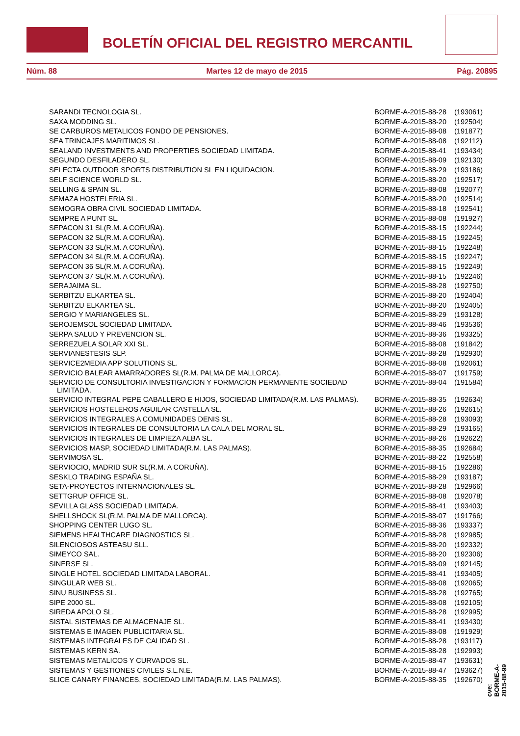BOLETÍN OFICIAL DEL REGISTRO MERCANTIL
Núm. 88 Martes 12 de mayo de 2015 Pág. 20895
| SARANDI TECNOLOGIA SL. | BORME-A-2015-88-28 | (193061) |
| SAXA MODDING SL. | BORME-A-2015-88-20 | (192504) |
| SE CARBUROS METALICOS FONDO DE PENSIONES. | BORME-A-2015-88-08 | (191877) |
| SEA TRINCAJES MARITIMOS SL. | BORME-A-2015-88-08 | (192112) |
| SEALAND INVESTMENTS AND PROPERTIES SOCIEDAD LIMITADA. | BORME-A-2015-88-41 | (193434) |
| SEGUNDO DESFILADERO SL. | BORME-A-2015-88-09 | (192130) |
| SELECTA OUTDOOR SPORTS DISTRIBUTION SL EN LIQUIDACION. | BORME-A-2015-88-29 | (193186) |
| SELF SCIENCE WORLD SL. | BORME-A-2015-88-20 | (192517) |
| SELLING & SPAIN SL. | BORME-A-2015-88-08 | (192077) |
| SEMAZA HOSTELERIA SL. | BORME-A-2015-88-20 | (192514) |
| SEMOGRA OBRA CIVIL SOCIEDAD LIMITADA. | BORME-A-2015-88-18 | (192541) |
| SEMPRE A PUNT SL. | BORME-A-2015-88-08 | (191927) |
| SEPACON 31 SL(R.M. A CORUÑA). | BORME-A-2015-88-15 | (192244) |
| SEPACON 32 SL(R.M. A CORUÑA). | BORME-A-2015-88-15 | (192245) |
| SEPACON 33 SL(R.M. A CORUÑA). | BORME-A-2015-88-15 | (192248) |
| SEPACON 34 SL(R.M. A CORUÑA). | BORME-A-2015-88-15 | (192247) |
| SEPACON 36 SL(R.M. A CORUÑA). | BORME-A-2015-88-15 | (192249) |
| SEPACON 37 SL(R.M. A CORUÑA). | BORME-A-2015-88-15 | (192246) |
| SERAJAIMA SL. | BORME-A-2015-88-28 | (192750) |
| SERBITZU ELKARTEA SL. | BORME-A-2015-88-20 | (192404) |
| SERBITZU ELKARTEA SL. | BORME-A-2015-88-20 | (192405) |
| SERGIO Y MARIANGELES SL. | BORME-A-2015-88-29 | (193128) |
| SEROJEMSOL SOCIEDAD LIMITADA. | BORME-A-2015-88-46 | (193536) |
| SERPA SALUD Y PREVENCION SL. | BORME-A-2015-88-36 | (193325) |
| SERREZUELA SOLAR XXI SL. | BORME-A-2015-88-08 | (191842) |
| SERVIANESTESIS SLP. | BORME-A-2015-88-28 | (192930) |
| SERVICE2MEDIA APP SOLUTIONS SL. | BORME-A-2015-88-08 | (192061) |
| SERVICIO BALEAR AMARRADORES SL(R.M. PALMA DE MALLORCA). | BORME-A-2015-88-07 | (191759) |
| SERVICIO DE CONSULTORIA INVESTIGACION Y FORMACION PERMANENTE SOCIEDAD LIMITADA. | BORME-A-2015-88-04 | (191584) |
| SERVICIO INTEGRAL PEPE CABALLERO E HIJOS, SOCIEDAD LIMITADA(R.M. LAS PALMAS). | BORME-A-2015-88-35 | (192634) |
| SERVICIOS HOSTELEROS AGUILAR CASTELLA SL. | BORME-A-2015-88-26 | (192615) |
| SERVICIOS INTEGRALES A COMUNIDADES DENIS SL. | BORME-A-2015-88-28 | (193093) |
| SERVICIOS INTEGRALES DE CONSULTORIA LA CALA DEL MORAL SL. | BORME-A-2015-88-29 | (193165) |
| SERVICIOS INTEGRALES DE LIMPIEZA ALBA SL. | BORME-A-2015-88-26 | (192622) |
| SERVICIOS MASP, SOCIEDAD LIMITADA(R.M. LAS PALMAS). | BORME-A-2015-88-35 | (192684) |
| SERVIMOSA SL. | BORME-A-2015-88-22 | (192558) |
| SERVIOCIO, MADRID SUR SL(R.M. A CORUÑA). | BORME-A-2015-88-15 | (192286) |
| SESKLO TRADING ESPAÑA SL. | BORME-A-2015-88-29 | (193187) |
| SETA-PROYECTOS INTERNACIONALES SL. | BORME-A-2015-88-28 | (192966) |
| SETTGRUP OFFICE SL. | BORME-A-2015-88-08 | (192078) |
| SEVILLA GLASS SOCIEDAD LIMITADA. | BORME-A-2015-88-41 | (193403) |
| SHELLSHOCK SL(R.M. PALMA DE MALLORCA). | BORME-A-2015-88-07 | (191766) |
| SHOPPING CENTER LUGO SL. | BORME-A-2015-88-36 | (193337) |
| SIEMENS HEALTHCARE DIAGNOSTICS SL. | BORME-A-2015-88-28 | (192985) |
| SILENCIOSOS ASTEASU SLL. | BORME-A-2015-88-20 | (192332) |
| SIMEYCO SAL. | BORME-A-2015-88-20 | (192306) |
| SINERSE SL. | BORME-A-2015-88-09 | (192145) |
| SINGLE HOTEL SOCIEDAD LIMITADA LABORAL. | BORME-A-2015-88-41 | (193405) |
| SINGULAR WEB SL. | BORME-A-2015-88-08 | (192065) |
| SINU BUSINESS SL. | BORME-A-2015-88-28 | (192765) |
| SIPE 2000 SL. | BORME-A-2015-88-08 | (192105) |
| SIREDA APOLO SL. | BORME-A-2015-88-28 | (192995) |
| SISTAL SISTEMAS DE ALMACENAJE SL. | BORME-A-2015-88-41 | (193430) |
| SISTEMAS E IMAGEN PUBLICITARIA SL. | BORME-A-2015-88-08 | (191929) |
| SISTEMAS INTEGRALES DE CALIDAD SL. | BORME-A-2015-88-28 | (193117) |
| SISTEMAS KERN SA. | BORME-A-2015-88-28 | (192993) |
| SISTEMAS METALICOS Y CURVADOS SL. | BORME-A-2015-88-47 | (193631) |
| SISTEMAS Y GESTIONES CIVILES S.L.N.E. | BORME-A-2015-88-47 | (193627) |
| SLICE CANARY FINANCES, SOCIEDAD LIMITADA(R.M. LAS PALMAS). | BORME-A-2015-88-35 | (192670) |
cve: BORME-A-2015-88-99